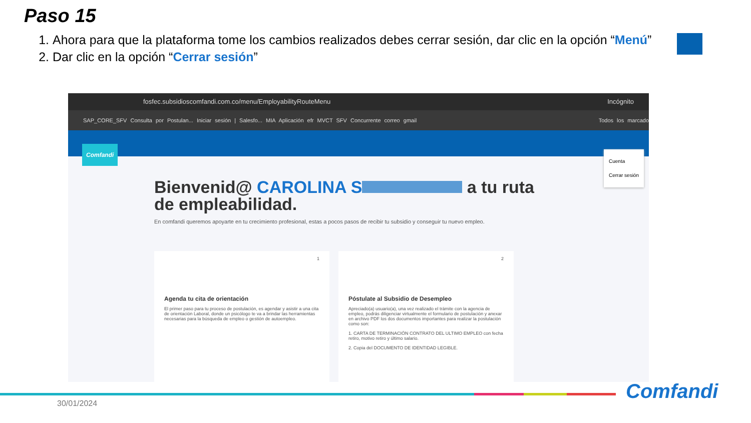Paso 15
1. Ahora para que la plataforma tome los cambios realizados debes cerrar sesión, dar clic en la opción “Menú”
2. Dar clic en la opción “Cerrar sesión”
fosfec.subsidioscomfandi.com.co/menu/EmployabilityRouteMenu Incógnito
SAP_CORE_SFV Consulta por Postulan... Iniciar sesión | Salesfo... MIA Aplicación efr MVCT SFV Concurrente correo gmail Todos los marcado
Comfandi
Cuenta
Cerrar sesión
Bienvenid@ CAROLINA S a tu ruta de empleabilidad.
En comfandi queremos apoyarte en tu crecimiento profesional, estas a pocos pasos de recibir tu subsidio y conseguir tu nuevo empleo.
1
Agenda tu cita de orientación
El primer paso para tu proceso de postulación, es agendar y asistir a una cita de orientación Laboral, donde un psicólogo te va a brindar las herramientas necesarias para la búsqueda de empleo o gestión de autoempleo.
2
Póstulate al Subsidio de Desempleo
Apreciado(a) usuario(a), una vez realizado el trámite con la agencia de empleo, podrás diligenciar virtualmente el formulario de postulación y anexar en archivo PDF los dos documentos importantes para realizar la postulación como son:
1. CARTA DE TERMINACIÓN CONTRATO DEL ULTIMO EMPLEO con fecha retiro, motivo retiro y último salario.
2. Copia del DOCUMENTO DE IDENTIDAD LEGIBLE.
30/01/2024 Comfandi